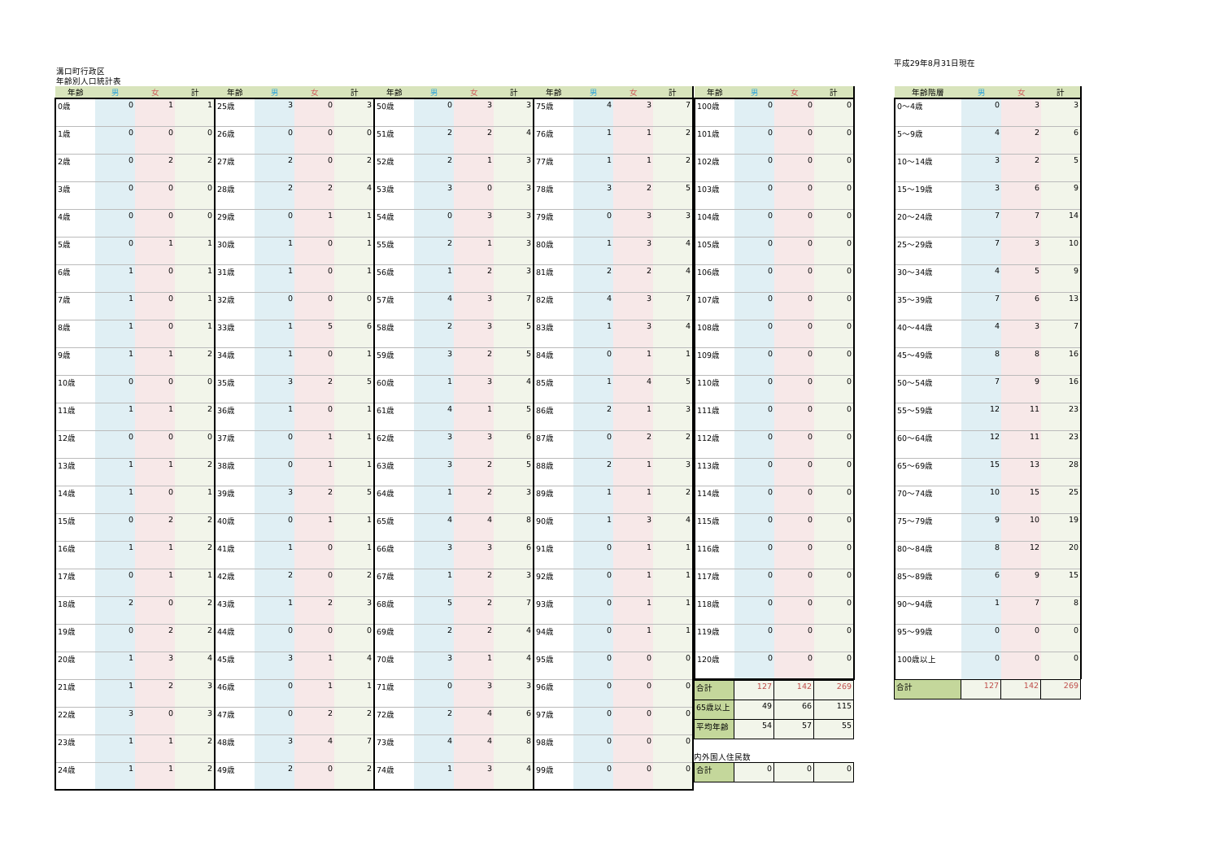溝口町行政区
年齢別人口統計表
平成29年8月31日現在
| 年齢 | 男 | 女 | 計 | 年齢 | 男 | 女 | 計 | 年齢 | 男 | 女 | 計 | 年齢 | 男 | 女 | 計 |
| --- | --- | --- | --- | --- | --- | --- | --- | --- | --- | --- | --- | --- | --- | --- | --- |
| 0歳 | 0 | 1 | 1 | 25歳 | 3 | 0 | 3 | 50歳 | 0 | 3 | 3 | 75歳 | 4 | 3 | 7 |
| 1歳 | 0 | 0 | 0 | 26歳 | 0 | 0 | 0 | 51歳 | 2 | 2 | 4 | 76歳 | 1 | 1 | 2 |
| 2歳 | 0 | 2 | 2 | 27歳 | 2 | 0 | 2 | 52歳 | 2 | 1 | 3 | 77歳 | 1 | 1 | 2 |
| 3歳 | 0 | 0 | 0 | 28歳 | 2 | 2 | 4 | 53歳 | 3 | 0 | 3 | 78歳 | 3 | 2 | 5 |
| 4歳 | 0 | 0 | 0 | 29歳 | 0 | 1 | 1 | 54歳 | 0 | 3 | 3 | 79歳 | 0 | 3 | 3 |
| 5歳 | 0 | 1 | 1 | 30歳 | 1 | 0 | 1 | 55歳 | 2 | 1 | 3 | 80歳 | 1 | 3 | 4 |
| 6歳 | 1 | 0 | 1 | 31歳 | 1 | 0 | 1 | 56歳 | 1 | 2 | 3 | 81歳 | 2 | 2 | 4 |
| 7歳 | 1 | 0 | 1 | 32歳 | 0 | 0 | 0 | 57歳 | 4 | 3 | 7 | 82歳 | 4 | 3 | 7 |
| 8歳 | 1 | 0 | 1 | 33歳 | 1 | 5 | 6 | 58歳 | 2 | 3 | 5 | 83歳 | 1 | 3 | 4 |
| 9歳 | 1 | 1 | 2 | 34歳 | 1 | 0 | 1 | 59歳 | 3 | 2 | 5 | 84歳 | 0 | 1 | 1 |
| 10歳 | 0 | 0 | 0 | 35歳 | 3 | 2 | 5 | 60歳 | 1 | 3 | 4 | 85歳 | 1 | 4 | 5 |
| 11歳 | 1 | 1 | 2 | 36歳 | 1 | 0 | 1 | 61歳 | 4 | 1 | 5 | 86歳 | 2 | 1 | 3 |
| 12歳 | 0 | 0 | 0 | 37歳 | 0 | 1 | 1 | 62歳 | 3 | 3 | 6 | 87歳 | 0 | 2 | 2 |
| 13歳 | 1 | 1 | 2 | 38歳 | 0 | 1 | 1 | 63歳 | 3 | 2 | 5 | 88歳 | 2 | 1 | 3 |
| 14歳 | 1 | 0 | 1 | 39歳 | 3 | 2 | 5 | 64歳 | 1 | 2 | 3 | 89歳 | 1 | 1 | 2 |
| 15歳 | 0 | 2 | 2 | 40歳 | 0 | 1 | 1 | 65歳 | 4 | 4 | 8 | 90歳 | 1 | 3 | 4 |
| 16歳 | 1 | 1 | 2 | 41歳 | 1 | 0 | 1 | 66歳 | 3 | 3 | 6 | 91歳 | 0 | 1 | 1 |
| 17歳 | 0 | 1 | 1 | 42歳 | 2 | 0 | 2 | 67歳 | 1 | 2 | 3 | 92歳 | 0 | 1 | 1 |
| 18歳 | 2 | 0 | 2 | 43歳 | 1 | 2 | 3 | 68歳 | 5 | 2 | 7 | 93歳 | 0 | 1 | 1 |
| 19歳 | 0 | 2 | 2 | 44歳 | 0 | 0 | 0 | 69歳 | 2 | 2 | 4 | 94歳 | 0 | 1 | 1 |
| 20歳 | 1 | 3 | 4 | 45歳 | 3 | 1 | 4 | 70歳 | 3 | 1 | 4 | 95歳 | 0 | 0 | 0 |
| 21歳 | 1 | 2 | 3 | 46歳 | 0 | 1 | 1 | 71歳 | 0 | 3 | 3 | 96歳 | 0 | 0 | 0 |
| 22歳 | 3 | 0 | 3 | 47歳 | 0 | 2 | 2 | 72歳 | 2 | 4 | 6 | 97歳 | 0 | 0 | 0 |
| 23歳 | 1 | 1 | 2 | 48歳 | 3 | 4 | 7 | 73歳 | 4 | 4 | 8 | 98歳 | 0 | 0 | 0 |
| 24歳 | 1 | 1 | 2 | 49歳 | 2 | 0 | 2 | 74歳 | 1 | 3 | 4 | 99歳 | 0 | 0 | 0 |
| 年齢 | 男 | 女 | 計 |
| --- | --- | --- | --- |
| 100歳 | 0 | 0 | 0 |
| 101歳 | 0 | 0 | 0 |
| 102歳 | 0 | 0 | 0 |
| 103歳 | 0 | 0 | 0 |
| 104歳 | 0 | 0 | 0 |
| 105歳 | 0 | 0 | 0 |
| 106歳 | 0 | 0 | 0 |
| 107歳 | 0 | 0 | 0 |
| 108歳 | 0 | 0 | 0 |
| 109歳 | 0 | 0 | 0 |
| 110歳 | 0 | 0 | 0 |
| 111歳 | 0 | 0 | 0 |
| 112歳 | 0 | 0 | 0 |
| 113歳 | 0 | 0 | 0 |
| 114歳 | 0 | 0 | 0 |
| 115歳 | 0 | 0 | 0 |
| 116歳 | 0 | 0 | 0 |
| 117歳 | 0 | 0 | 0 |
| 118歳 | 0 | 0 | 0 |
| 119歳 | 0 | 0 | 0 |
| 120歳 | 0 | 0 | 0 |
| 合計 | 127 | 142 | 269 |
| 65歳以上 | 49 | 66 | 115 |
| 平均年齢 | 54 | 57 | 55 |
内外国人住民数
| 合計 | 0 | 0 | 0 |
| 年齢階層 | 男 | 女 | 計 |
| --- | --- | --- | --- |
| 0～4歳 | 0 | 3 | 3 |
| 5～9歳 | 4 | 2 | 6 |
| 10～14歳 | 3 | 2 | 5 |
| 15～19歳 | 3 | 6 | 9 |
| 20～24歳 | 7 | 7 | 14 |
| 25～29歳 | 7 | 3 | 10 |
| 30～34歳 | 4 | 5 | 9 |
| 35～39歳 | 7 | 6 | 13 |
| 40～44歳 | 4 | 3 | 7 |
| 45～49歳 | 8 | 8 | 16 |
| 50～54歳 | 7 | 9 | 16 |
| 55～59歳 | 12 | 11 | 23 |
| 60～64歳 | 12 | 11 | 23 |
| 65～69歳 | 15 | 13 | 28 |
| 70～74歳 | 10 | 15 | 25 |
| 75～79歳 | 9 | 10 | 19 |
| 80～84歳 | 8 | 12 | 20 |
| 85～89歳 | 6 | 9 | 15 |
| 90～94歳 | 1 | 7 | 8 |
| 95～99歳 | 0 | 0 | 0 |
| 100歳以上 | 0 | 0 | 0 |
| 合計 | 127 | 142 | 269 |